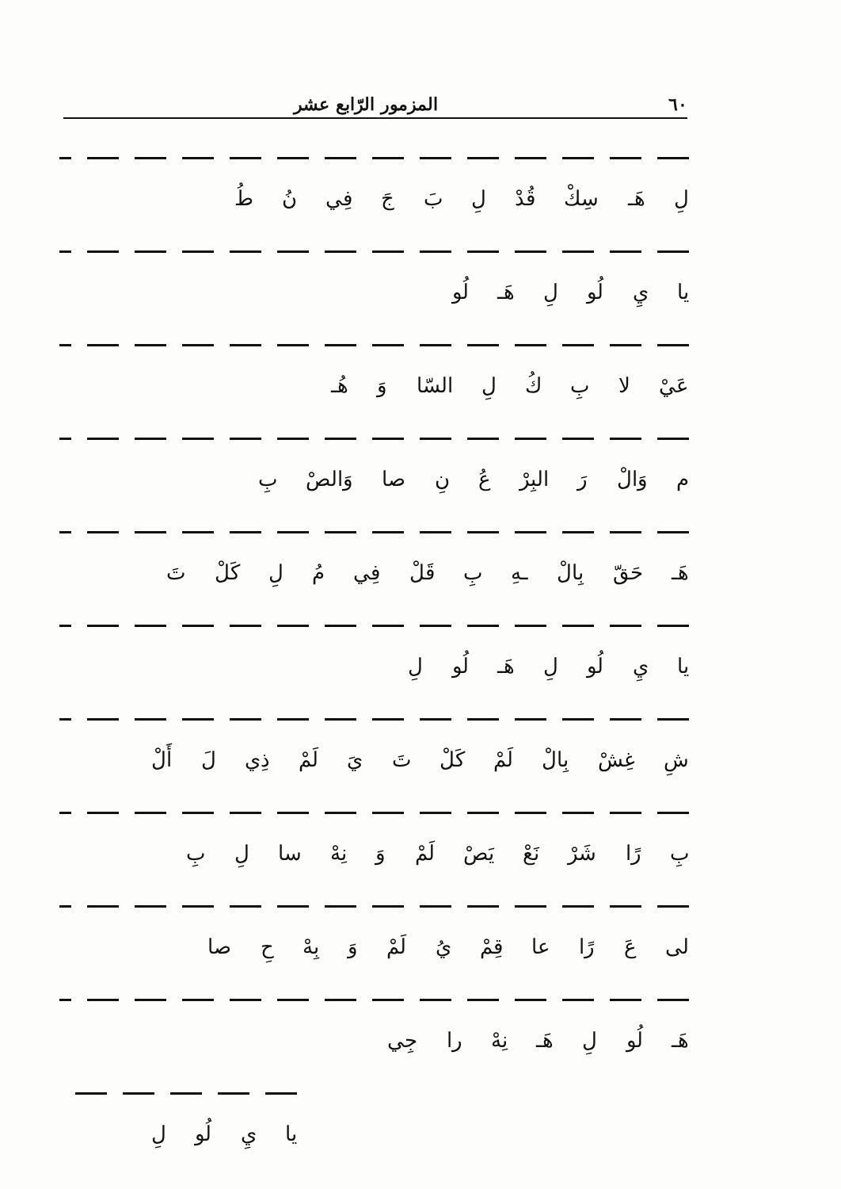٦٠ المزمور الرّابع عشر
لِ هَـ سِكْ قُدْ لِ بَ جَ فِي نُ طُ
يا يِ لُو لِ هَـ لُو
عَيْ لا بِ كُ لِ السّا وَ هُـ
م وَالْ رَ البِرْ عُ نِ صا وَالصْ بِ
هَـ حَقّ بِالْ ـهِ بِ قَلْ فِي مُ لِ كَلْ تَ
يا يِ لُو لِ هَـ لُو لِ
شِ غِشْ بِالْ لَمْ كَلْ تَ يَ لَمْ ذِي لَ أَلْ
بِ رًا شَرْ نَعْ يَصْ لَمْ وَ نِهْ سا لِ بِ
لى عَ رًا عا قِمْ يُ لَمْ وَ بِهْ حِ صا
هَـ لُو لِ هَـ نِهْ را جِي
يا يِ لُو لِ